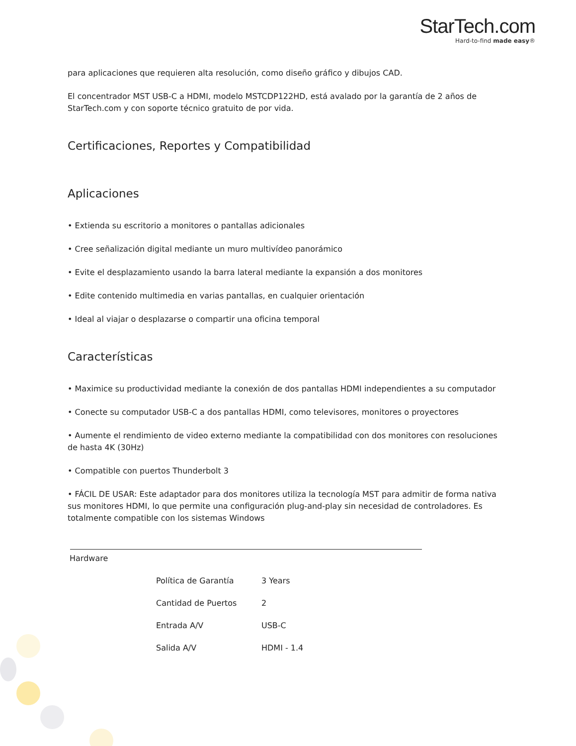StarTech.com
Hard-to-find made easy®
para aplicaciones que requieren alta resolución, como diseño gráfico y dibujos CAD.
El concentrador MST USB-C a HDMI, modelo MSTCDP122HD, está avalado por la garantía de 2 años de StarTech.com y con soporte técnico gratuito de por vida.
Certificaciones, Reportes y Compatibilidad
Aplicaciones
• Extienda su escritorio a monitores o pantallas adicionales
• Cree señalización digital mediante un muro multivídeo panorámico
• Evite el desplazamiento usando la barra lateral mediante la expansión a dos monitores
• Edite contenido multimedia en varias pantallas, en cualquier orientación
• Ideal al viajar o desplazarse o compartir una oficina temporal
Características
• Maximice su productividad mediante la conexión de dos pantallas HDMI independientes a su computador
• Conecte su computador USB-C a dos pantallas HDMI, como televisores, monitores o proyectores
• Aumente el rendimiento de video externo mediante la compatibilidad con dos monitores con resoluciones de hasta 4K (30Hz)
• Compatible con puertos Thunderbolt 3
• FÁCIL DE USAR: Este adaptador para dos monitores utiliza la tecnología MST para admitir de forma nativa sus monitores HDMI, lo que permite una configuración plug-and-play sin necesidad de controladores. Es totalmente compatible con los sistemas Windows
| Hardware | | |
| | Política de Garantía | 3 Years |
| | Cantidad de Puertos | 2 |
| | Entrada A/V | USB-C |
| | Salida A/V | HDMI - 1.4 |